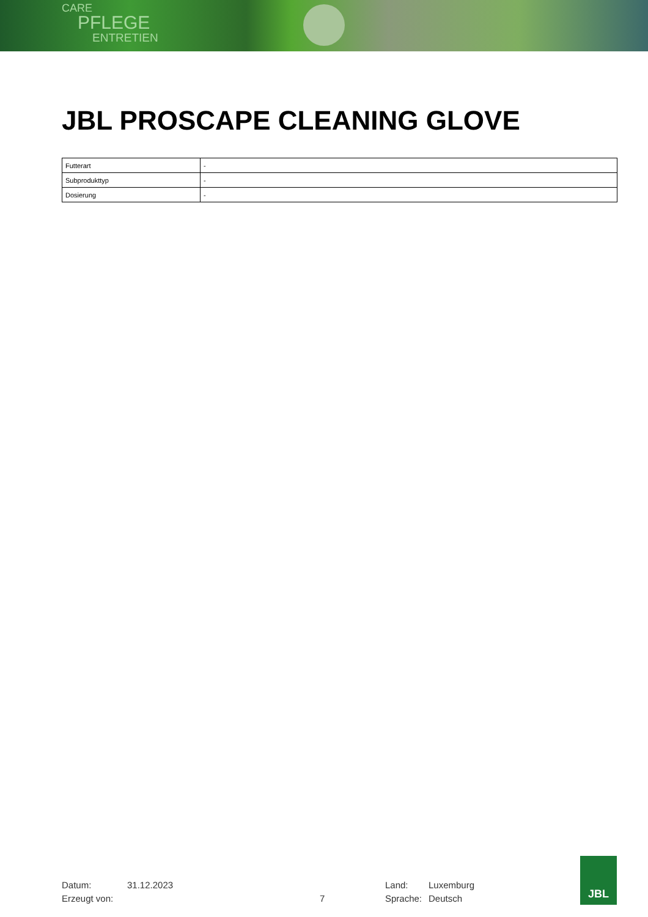CARE
PFLEGE
ENTRETIEN
JBL PROSCAPE CLEANING GLOVE
| Futterart | - |
| Subprodukttyp | - |
| Dosierung | - |
Datum:
Erzeugt von:
31.12.2023
7 Land:
Sprache:
Luxemburg
Deutsch
JBL